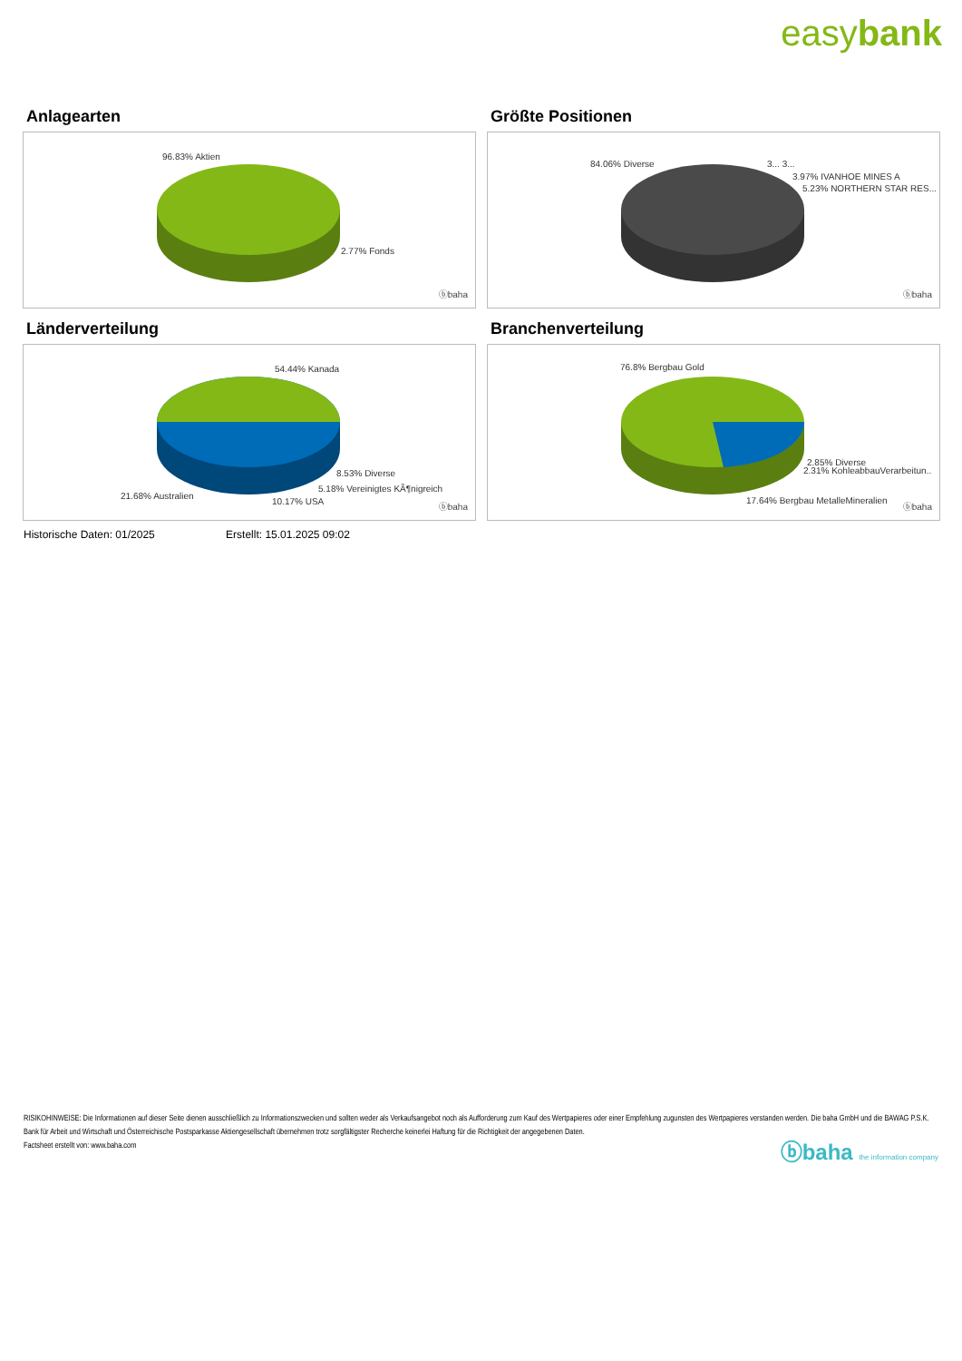easybank
Anlagearten
96.83% Aktien
2.77% Fonds
ⓑbaha
Größte Positionen
84.06% Diverse 3... 3...
3.97% IVANHOE MINES A
5.23% NORTHERN STAR RES...
ⓑbaha
Länderverteilung
54.44% Kanada
8.53% Diverse
5.18% Vereinigtes KÃ¶nigreich
21.68% Australien
10.17% USA
ⓑbaha
Branchenverteilung
76.8% Bergbau Gold
2.85% Diverse
2.31% KohleabbauVerarbeitun..
17.64% Bergbau MetalleMineralien
ⓑbaha
Historische Daten: 01/2025 Erstellt: 15.01.2025 09:02
RISIKOHINWEISE: Die Informationen auf dieser Seite dienen ausschließlich zu Informationszwecken und sollten weder als Verkaufsangebot noch als Aufforderung zum Kauf des Wertpapieres oder einer Empfehlung zugunsten des Wertpapieres verstanden werden. Die baha GmbH und die BAWAG P.S.K. Bank für Arbeit und Wirtschaft und Österreichische Postsparkasse Aktiengesellschaft übernehmen trotz sorgfältigster Recherche keinerlei Haftung für die Richtigkeit der angegebenen Daten.
Factsheet erstellt von: www.baha.com
ⓑbaha the information company